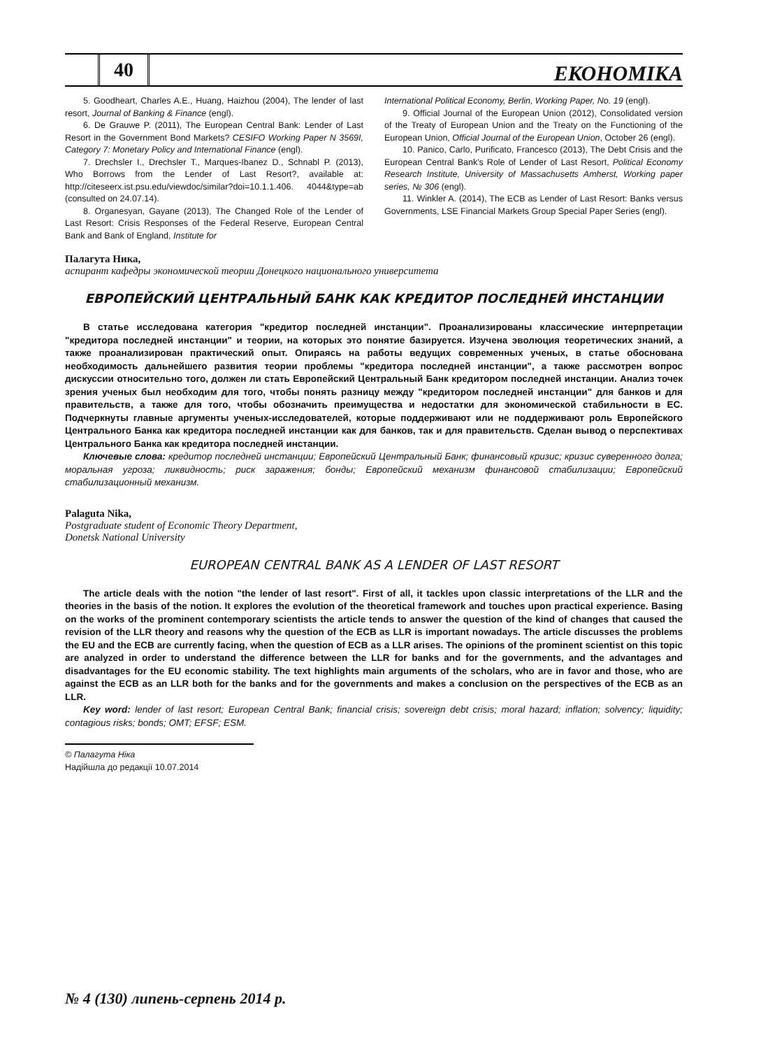40
ЕКОНОМІКА
5. Goodheart, Charles A.E., Huang, Haizhou (2004), The lender of last resort, Journal of Banking & Finance (engl).
6. De Grauwe P. (2011), The European Central Bank: Lender of Last Resort in the Government Bond Markets? CESIFO Working Paper N 3569I, Category 7: Monetary Policy and International Finance (engl).
7. Drechsler I., Drechsler T., Marques-Ibanez D., Schnabl P. (2013), Who Borrows from the Lender of Last Resort?, available at: http://citeseerx.ist.psu.edu/viewdoc/similar?doi=10.1.1.406. 4044&type=ab (consulted on 24.07.14).
8. Organesyan, Gayane (2013), The Changed Role of the Lender of Last Resort: Crisis Responses of the Federal Reserve, European Central Bank and Bank of England, Institute for
International Political Economy, Berlin, Working Paper, No. 19 (engl).
9. Official Journal of the European Union (2012), Consolidated version of the Treaty of European Union and the Treaty on the Functioning of the European Union, Official Journal of the European Union, October 26 (engl).
10. Panico, Carlo, Purificato, Francesco (2013), The Debt Crisis and the European Central Bank's Role of Lender of Last Resort, Political Economy Research Institute, University of Massachusetts Amherst, Working paper series, № 306 (engl).
11. Winkler A. (2014), The ECB as Lender of Last Resort: Banks versus Governments, LSE Financial Markets Group Special Paper Series (engl).
Палагута Ника,
аспирант кафедры экономической теории Донецкого национального университета
ЕВРОПЕЙСКИЙ ЦЕНТРАЛЬНЫЙ БАНК КАК КРЕДИТОР ПОСЛЕДНЕЙ ИНСТАНЦИИ
В статье исследована категория "кредитор последней инстанции". Проанализированы классические интерпретации "кредитора последней инстанции" и теории, на которых это понятие базируется. Изучена эволюция теоретических знаний, а также проанализирован практический опыт. Опираясь на работы ведущих современных ученых, в статье обоснована необходимость дальнейшего развития теории проблемы "кредитора последней инстанции", а также рассмотрен вопрос дискуссии относительно того, должен ли стать Европейский Центральный Банк кредитором последней инстанции. Анализ точек зрения ученых был необходим для того, чтобы понять разницу между "кредитором последней инстанции" для банков и для правительств, а также для того, чтобы обозначить преимущества и недостатки для экономической стабильности в ЕС. Подчеркнуты главные аргументы ученых-исследователей, которые поддерживают или не поддерживают роль Европейского Центрального Банка как кредитора последней инстанции как для банков, так и для правительств. Сделан вывод о перспективах Центрального Банка как кредитора последней инстанции.
Ключевые слова: кредитор последней инстанции; Европейский Центральный Банк; финансовый кризис; кризис суверенного долга; моральная угроза; ликвидность; риск заражения; бонды; Европейский механизм финансовой стабилизации; Европейский стабилизационный механизм.
Palaguta Nika,
Postgraduate student of Economic Theory Department,
Donetsk National University
EUROPEAN CENTRAL BANK AS A LENDER OF LAST RESORT
The article deals with the notion "the lender of last resort". First of all, it tackles upon classic interpretations of the LLR and the theories in the basis of the notion. It explores the evolution of the theoretical framework and touches upon practical experience. Basing on the works of the prominent contemporary scientists the article tends to answer the question of the kind of changes that caused the revision of the LLR theory and reasons why the question of the ECB as LLR is important nowadays. The article discusses the problems the EU and the ECB are currently facing, when the question of ECB as a LLR arises. The opinions of the prominent scientist on this topic are analyzed in order to understand the difference between the LLR for banks and for the governments, and the advantages and disadvantages for the EU economic stability. The text highlights main arguments of the scholars, who are in favor and those, who are against the ECB as an LLR both for the banks and for the governments and makes a conclusion on the perspectives of the ECB as an LLR.
Key word: lender of last resort; European Central Bank; financial crisis; sovereign debt crisis; moral hazard; inflation; solvency; liquidity; contagious risks; bonds; OMT; EFSF; ESM.
© Палагута Ніка
Надійшла до редакції 10.07.2014
№ 4 (130) липень-серпень 2014 р.